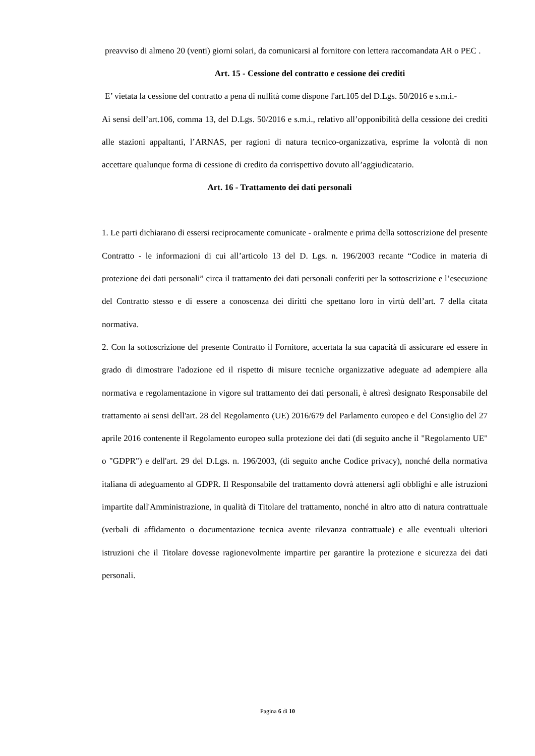preavviso di almeno 20 (venti) giorni solari, da comunicarsi al fornitore con lettera raccomandata AR o PEC .
Art. 15 - Cessione del contratto e cessione dei crediti
E’ vietata la cessione del contratto a pena di nullità come dispone l'art.105 del D.Lgs. 50/2016 e s.m.i.-
Ai sensi dell’art.106, comma 13, del D.Lgs. 50/2016 e s.m.i., relativo all’opponibilità della cessione dei crediti alle stazioni appaltanti, l’ARNAS, per ragioni di natura tecnico-organizzativa, esprime la volontà di non accettare qualunque forma di cessione di credito da corrispettivo dovuto all’aggiudicatario.
Art. 16 - Trattamento dei dati personali
1. Le parti dichiarano di essersi reciprocamente comunicate - oralmente e prima della sottoscrizione del presente Contratto - le informazioni di cui all’articolo 13 del D. Lgs. n. 196/2003 recante “Codice in materia di protezione dei dati personali” circa il trattamento dei dati personali conferiti per la sottoscrizione e l’esecuzione del Contratto stesso e di essere a conoscenza dei diritti che spettano loro in virtù dell’art. 7 della citata normativa.
2. Con la sottoscrizione del presente Contratto il Fornitore, accertata la sua capacità di assicurare ed essere in grado di dimostrare l'adozione ed il rispetto di misure tecniche organizzative adeguate ad adempiere alla normativa e regolamentazione in vigore sul trattamento dei dati personali, è altresì designato Responsabile del trattamento ai sensi dell'art. 28 del Regolamento (UE) 2016/679 del Parlamento europeo e del Consiglio del 27 aprile 2016 contenente il Regolamento europeo sulla protezione dei dati (di seguito anche il "Regolamento UE" o "GDPR") e dell'art. 29 del D.Lgs. n. 196/2003, (di seguito anche Codice privacy), nonché della normativa italiana di adeguamento al GDPR. Il Responsabile del trattamento dovrà attenersi agli obblighi e alle istruzioni impartite dall'Amministrazione, in qualità di Titolare del trattamento, nonché in altro atto di natura contrattuale (verbali di affidamento o documentazione tecnica avente rilevanza contrattuale) e alle eventuali ulteriori istruzioni che il Titolare dovesse ragionevolmente impartire per garantire la protezione e sicurezza dei dati personali.
Pagina 6 di 10